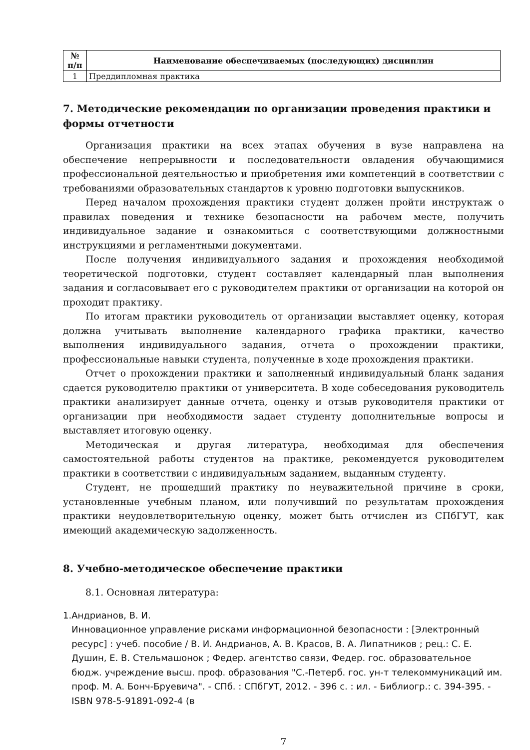| № п/п | Наименование обеспечиваемых (последующих) дисциплин |
| --- | --- |
| 1 | Преддипломная практика |
7. Методические рекомендации по организации проведения практики и формы отчетности
Организация практики на всех этапах обучения в вузе направлена на обеспечение непрерывности и последовательности овладения обучающимися профессиональной деятельностью и приобретения ими компетенций в соответствии с требованиями образовательных стандартов к уровню подготовки выпускников.
Перед началом прохождения практики студент должен пройти инструктаж о правилах поведения и технике безопасности на рабочем месте, получить индивидуальное задание и ознакомиться с соответствующими должностными инструкциями и регламентными документами.
После получения индивидуального задания и прохождения необходимой теоретической подготовки, студент составляет календарный план выполнения задания и согласовывает его с руководителем практики от организации на которой он проходит практику.
По итогам практики руководитель от организации выставляет оценку, которая должна учитывать выполнение календарного графика практики, качество выполнения индивидуального задания, отчета о прохождении практики, профессиональные навыки студента, полученные в ходе прохождения практики.
Отчет о прохождении практики и заполненный индивидуальный бланк задания сдается руководителю практики от университета. В ходе собеседования руководитель практики анализирует данные отчета, оценку и отзыв руководителя практики от организации при необходимости задает студенту дополнительные вопросы и выставляет итоговую оценку.
Методическая и другая литература, необходимая для обеспечения самостоятельной работы студентов на практике, рекомендуется руководителем практики в соответствии с индивидуальным заданием, выданным студенту.
Студент, не прошедший практику по неуважительной причине в сроки, установленные учебным планом, или получивший по результатам прохождения практики неудовлетворительную оценку, может быть отчислен из СПбГУТ, как имеющий академическую задолженность.
8. Учебно-методическое обеспечение практики
8.1. Основная литература:
1. Андрианов, В. И.
Инновационное управление рисками информационной безопасности : [Электронный ресурс] : учеб. пособие / В. И. Андрианов, А. В. Красов, В. А. Липатников ; рец.: С. Е. Душин, Е. В. Стельмашонок ; Федер. агентство связи, Федер. гос. образовательное бюдж. учреждение высш. проф. образования "С.-Петерб. гос. ун-т телекоммуникаций им. проф. М. А. Бонч-Бруевича". - СПб. : СПбГУТ, 2012. - 396 с. : ил. - Библиогр.: с. 394-395. - ISBN 978-5-91891-092-4 (в
7